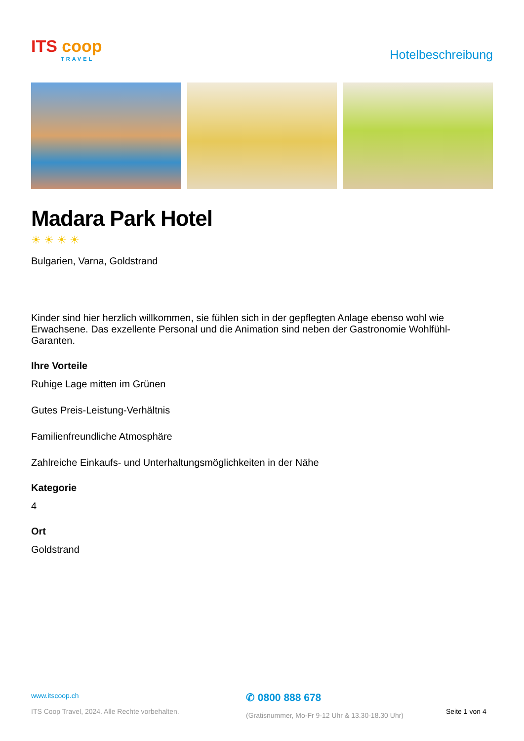ITS coop
TRAVEL
Hotelbeschreibung
Madara Park Hotel
☀☀☀☀
Bulgarien, Varna, Goldstrand
Kinder sind hier herzlich willkommen, sie fühlen sich in der gepflegten Anlage ebenso wohl wie Erwachsene. Das exzellente Personal und die Animation sind neben der Gastronomie Wohlfühl-Garanten.
Ihre Vorteile
Ruhige Lage mitten im Grünen
Gutes Preis-Leistung-Verhältnis
Familienfreundliche Atmosphäre
Zahlreiche Einkaufs- und Unterhaltungsmöglichkeiten in der Nähe
Kategorie
4
Ort
Goldstrand
www.itscoop.ch
ITS Coop Travel, 2024. Alle Rechte vorbehalten.
✆ 0800 888 678
(Gratisnummer, Mo-Fr 9-12 Uhr & 13.30-18.30 Uhr)
Seite 1 von 4